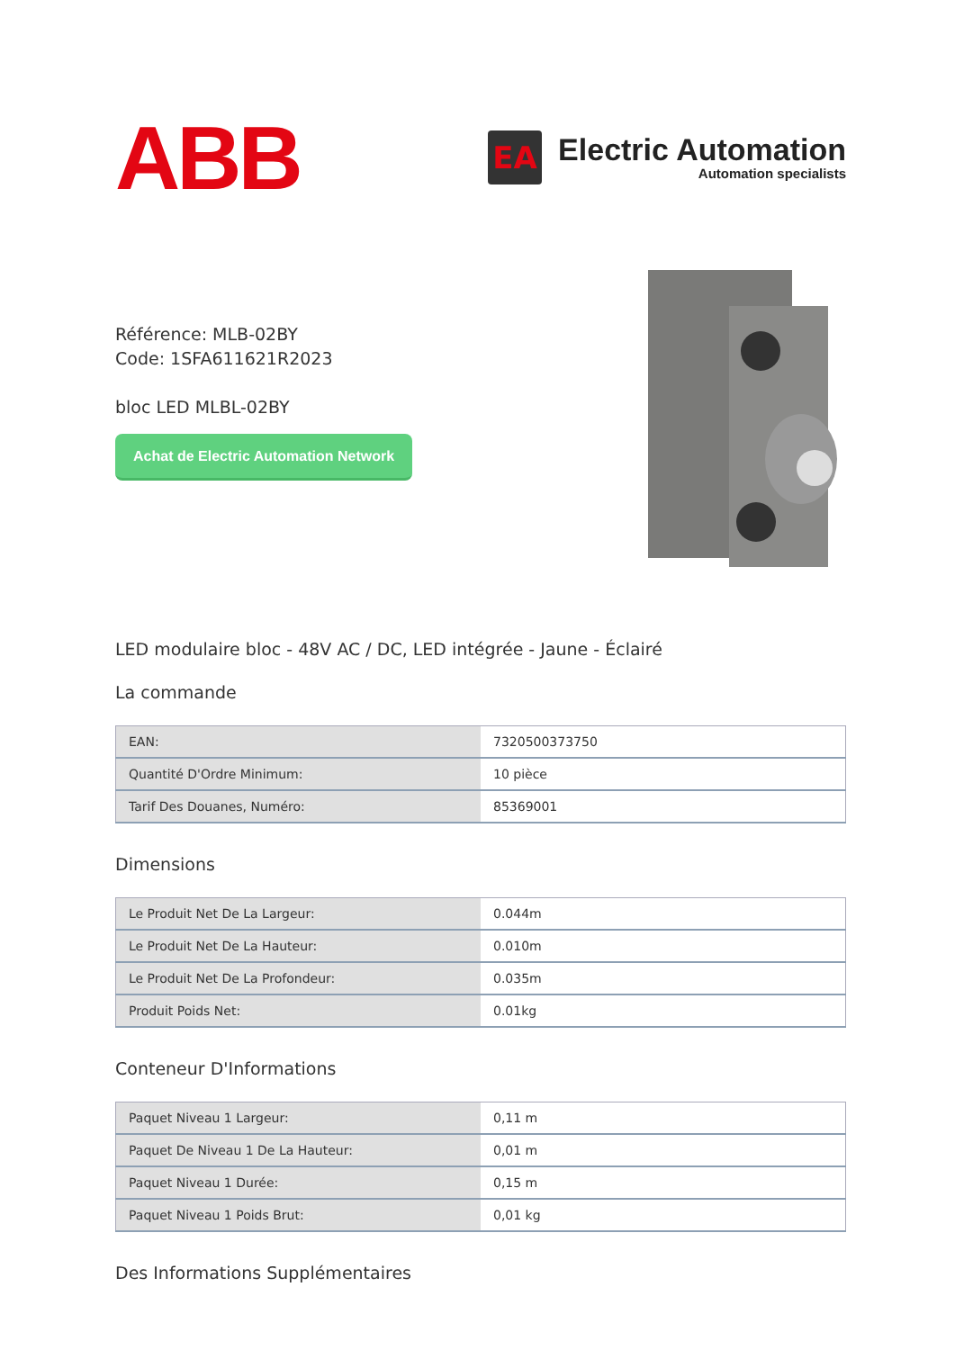ABB
EA
Electric Automation
Automation specialists
Référence: MLB-02BY
Code: 1SFA611621R2023
bloc LED MLBL-02BY
Achat de Electric Automation Network
LED modulaire bloc - 48V AC / DC, LED intégrée - Jaune - Éclairé
La commande
| EAN: | 7320500373750 |
| Quantité D'Ordre Minimum: | 10 pièce |
| Tarif Des Douanes, Numéro: | 85369001 |
Dimensions
| Le Produit Net De La Largeur: | 0.044m |
| Le Produit Net De La Hauteur: | 0.010m |
| Le Produit Net De La Profondeur: | 0.035m |
| Produit Poids Net: | 0.01kg |
Conteneur D'Informations
| Paquet Niveau 1 Largeur: | 0,11 m |
| Paquet De Niveau 1 De La Hauteur: | 0,01 m |
| Paquet Niveau 1 Durée: | 0,15 m |
| Paquet Niveau 1 Poids Brut: | 0,01 kg |
Des Informations Supplémentaires